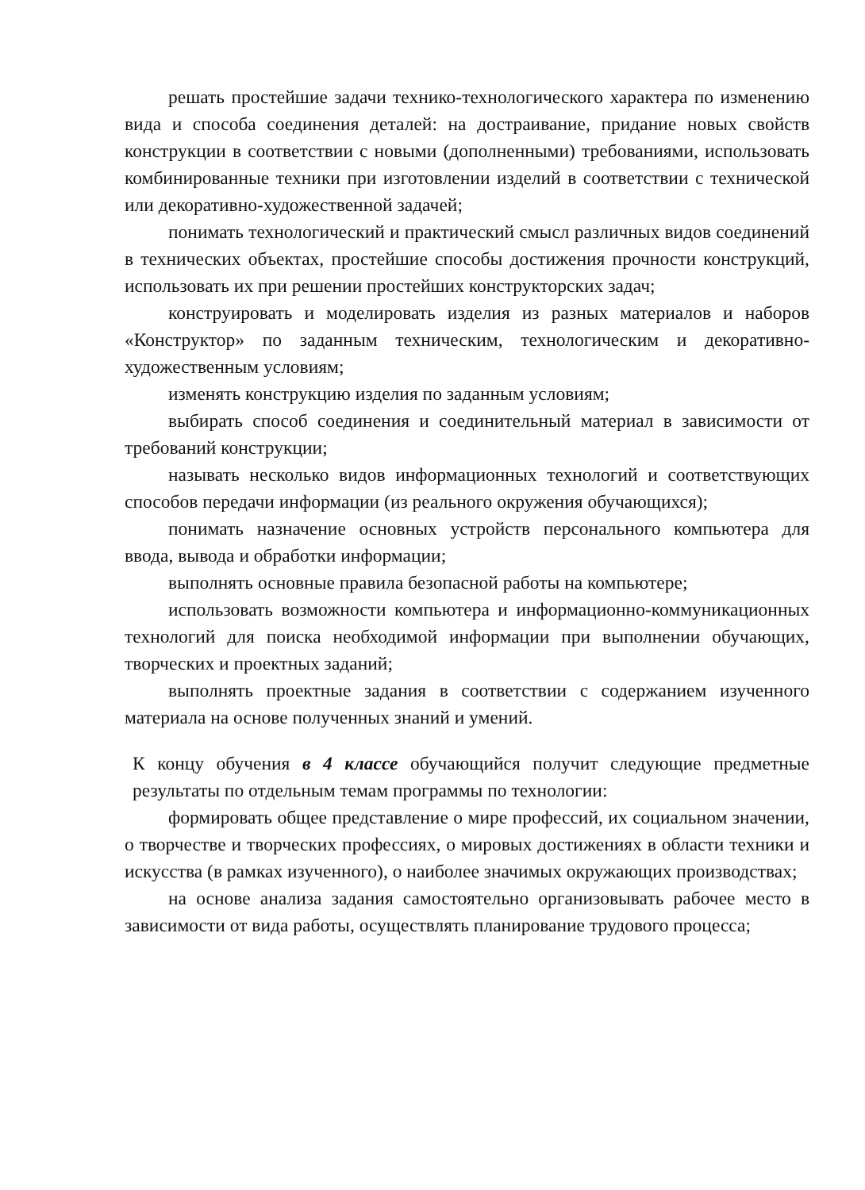решать простейшие задачи технико-технологического характера по изменению вида и способа соединения деталей: на достраивание, придание новых свойств конструкции в соответствии с новыми (дополненными) требованиями, использовать комбинированные техники при изготовлении изделий в соответствии с технической или декоративно-художественной задачей;
понимать технологический и практический смысл различных видов соединений в технических объектах, простейшие способы достижения прочности конструкций, использовать их при решении простейших конструкторских задач;
конструировать и моделировать изделия из разных материалов и наборов «Конструктор» по заданным техническим, технологическим и декоративно-художественным условиям;
изменять конструкцию изделия по заданным условиям;
выбирать способ соединения и соединительный материал в зависимости от требований конструкции;
называть несколько видов информационных технологий и соответствующих способов передачи информации (из реального окружения обучающихся);
понимать назначение основных устройств персонального компьютера для ввода, вывода и обработки информации;
выполнять основные правила безопасной работы на компьютере;
использовать возможности компьютера и информационно-коммуникационных технологий для поиска необходимой информации при выполнении обучающих, творческих и проектных заданий;
выполнять проектные задания в соответствии с содержанием изученного материала на основе полученных знаний и умений.
К концу обучения в 4 классе обучающийся получит следующие предметные результаты по отдельным темам программы по технологии:
формировать общее представление о мире профессий, их социальном значении, о творчестве и творческих профессиях, о мировых достижениях в области техники и искусства (в рамках изученного), о наиболее значимых окружающих производствах;
на основе анализа задания самостоятельно организовывать рабочее место в зависимости от вида работы, осуществлять планирование трудового процесса;